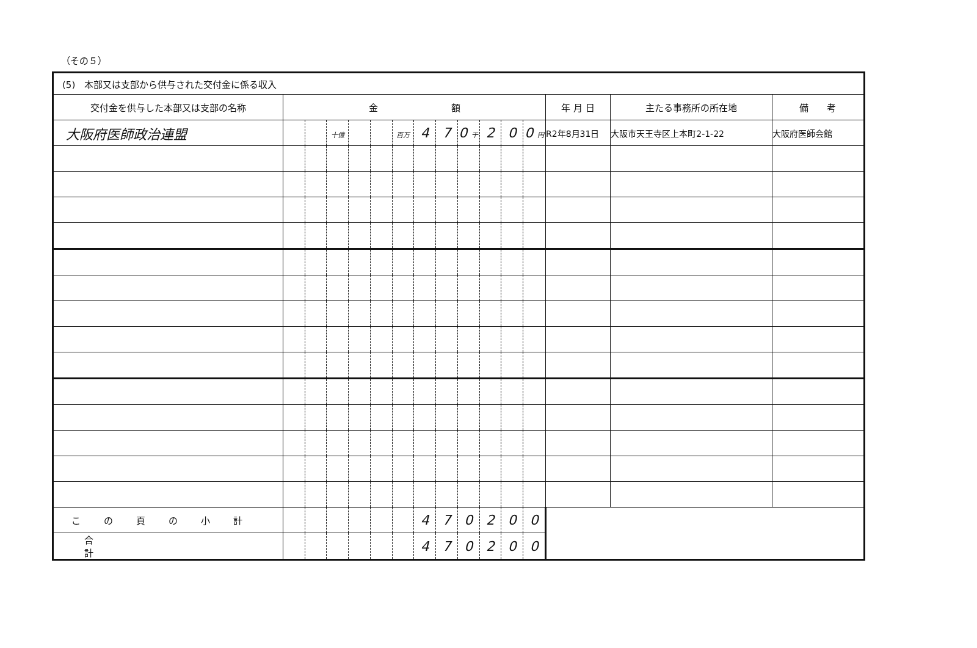（その５）
| (5) 本部又は支部から供与された交付金に係る収入 | | | | | | | | | | | | | | | |
| 交付金を供与した本部又は支部の名称 | 金 額 | | | | | | | | | | | | 年 月 日 | 主たる事務所の所在地 | 備 考 |
| 大阪府医師政治連盟 | | | 十億 | | | 百万 | 4 | 7 | 0 千 | 2 | 0 | 0 円 | R2年8月31日 | 大阪市天王寺区上本町2-1-22 | 大阪府医師会館 |
| この頁の小計 | | | | | | | 4 | 7 | 0 | 2 | 0 | 0 | | | |
| 合計 | | | | | | | 4 | 7 | 0 | 2 | 0 | 0 | | | |